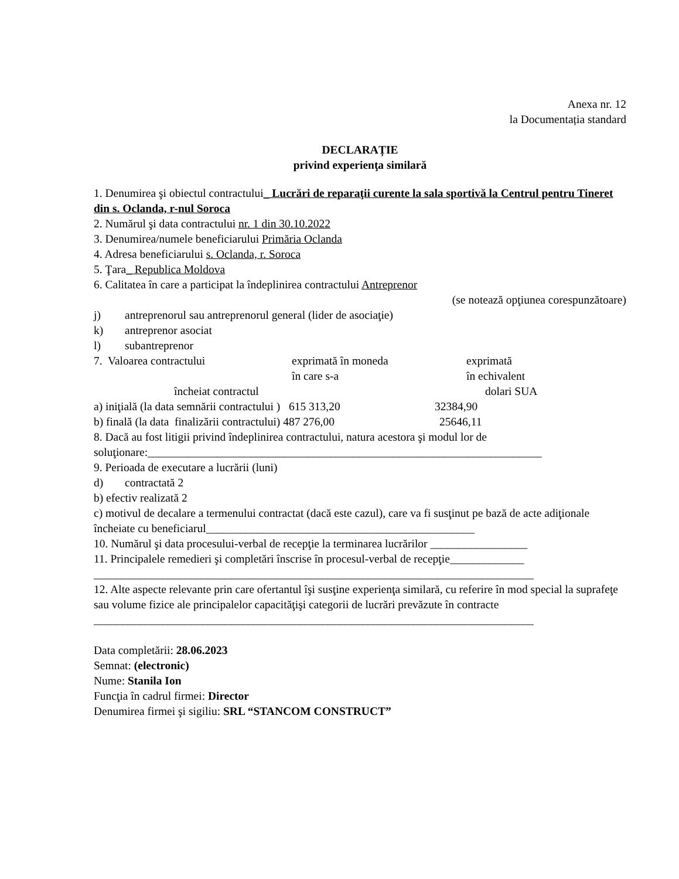Anexa nr. 12
la Documentația standard
DECLARAȚIE
privind experienţa similară
1. Denumirea şi obiectul contractului_ Lucrări de reparaţii curente la sala sportivă la Centrul pentru Tineret din s. Oclanda, r-nul Soroca
2. Numărul şi data contractului nr. 1 din 30.10.2022
3. Denumirea/numele beneficiarului Primăria Oclanda
4. Adresa beneficiarului s. Oclanda, r. Soroca
5. Ţara_ Republica Moldova
6. Calitatea în care a participat la îndeplinirea contractului Antreprenor
(se notează opţiunea corespunzătoare)
j) antreprenorul sau antreprenorul general (lider de asociaţie)
k) antreprenor asociat
l) subantreprenor
7. Valoarea contractului exprimată în moneda
în care s-a exprimată
în echivalent
încheiat contractul dolari SUA
a) iniţială (la data semnării contractului ) 615 313,20 32384,90
b) finală (la data finalizării contractului) 487 276,00 25646,11
8. Dacă au fost litigii privind îndeplinirea contractului, natura acestora şi modul lor de soluţionare:_____________________________________________________________________
9. Perioada de executare a lucrării (luni)
d) contractată 2
b) efectiv realizată 2
c) motivul de decalare a termenului contractat (dacă este cazul), care va fi susţinut pe bază de acte adiţionale încheiate cu beneficiarul_______________________________________________
10. Numărul şi data procesului-verbal de recepţie la terminarea lucrărilor _________________
11. Principalele remedieri şi completări înscrise în procesul-verbal de recepţie_____________
_____________________________________________________________________________
12. Alte aspecte relevante prin care ofertantul îşi susţine experienţa similară, cu referire în mod special la suprafeţe sau volume fizice ale principalelor capacităţişi categorii de lucrări prevăzute în contracte
_____________________________________________________________________________
Data completării: 28.06.2023
Semnat: (electronic)
Nume: Stanila Ion
Funcţia în cadrul firmei: Director
Denumirea firmei şi sigiliu: SRL “STANCOM CONSTRUCT”